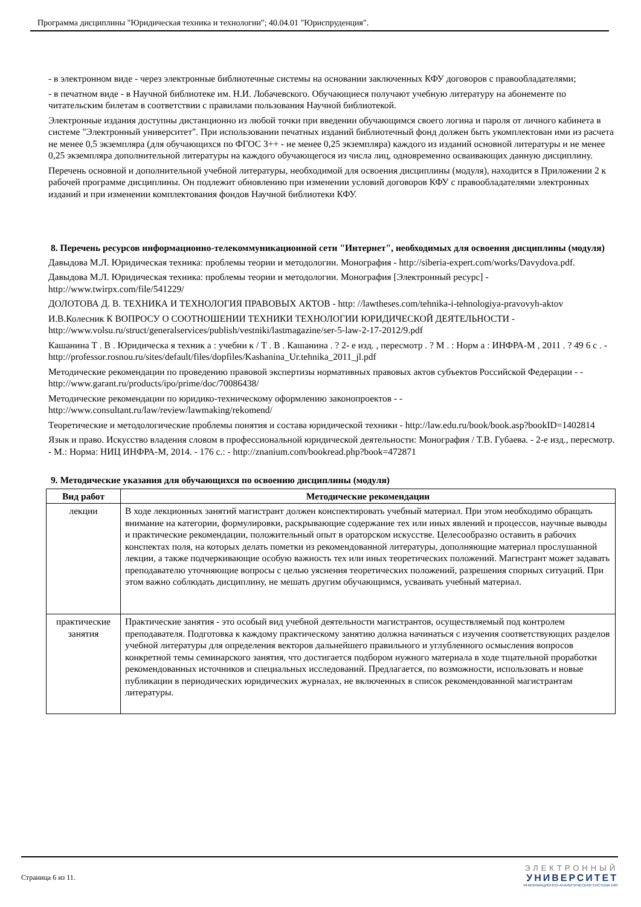Программа дисциплины "Юридическая техника и технологии"; 40.04.01 "Юриспруденция".
- в электронном виде - через электронные библиотечные системы на основании заключенных КФУ договоров с правообладателями;
- в печатном виде - в Научной библиотеке им. Н.И. Лобачевского. Обучающиеся получают учебную литературу на абонементе по читательским билетам в соответствии с правилами пользования Научной библиотекой.
Электронные издания доступны дистанционно из любой точки при введении обучающимся своего логина и пароля от личного кабинета в системе "Электронный университет". При использовании печатных изданий библиотечный фонд должен быть укомплектован ими из расчета не менее 0,5 экземпляра (для обучающихся по ФГОС 3++ - не менее 0,25 экземпляра) каждого из изданий основной литературы и не менее 0,25 экземпляра дополнительной литературы на каждого обучающегося из числа лиц, одновременно осваивающих данную дисциплину.
Перечень основной и дополнительной учебной литературы, необходимой для освоения дисциплины (модуля), находится в Приложении 2 к рабочей программе дисциплины. Он подлежит обновлению при изменении условий договоров КФУ с правообладателями электронных изданий и при изменении комплектования фондов Научной библиотеки КФУ.
8. Перечень ресурсов информационно-телекоммуникационной сети "Интернет", необходимых для освоения дисциплины (модуля)
Давыдова М.Л. Юридическая техника: проблемы теории и методологии. Монография - http://siberia-expert.com/works/Davydova.pdf.
Давыдова М.Л. Юридическая техника: проблемы теории и методологии. Монография [Электронный ресурс] - http://www.twirpx.com/file/541229/
ДОЛОТОВА Д. В. ТЕХНИКА И ТЕХНОЛОГИЯ ПРАВОВЫХ АКТОВ - http: //lawtheses.com/tehnika-i-tehnologiya-pravovyh-aktov
И.В.Колесник К ВОПРОСУ О СООТНОШЕНИИ ТЕХНИКИ ТЕХНОЛОГИИ ЮРИДИЧЕСКОЙ ДЕЯТЕЛЬНОСТИ - http://www.volsu.ru/struct/generalservices/publish/vestniki/lastmagazine/ser-5-law-2-17-2012/9.pdf
Кашанина Т . В . Юридическа я техник а : учебни к / Т . В . Кашанина . ? 2- е изд. , пересмотр . ? М . : Норм а : ИНФРА-М , 2011 . ? 49 6 с . - http://professor.rosnou.ru/sites/default/files/dopfiles/Kashanina_Ur.tehnika_2011_jl.pdf
Методические рекомендации по проведению правовой экспертизы нормативных правовых актов субъектов Российской Федерации - - http://www.garant.ru/products/ipo/prime/doc/70086438/
Методические рекомендации по юридико-техническому оформлению законопроектов - - http://www.consultant.ru/law/review/lawmaking/rekomend/
Теоретические и методологические проблемы понятия и состава юридической техники - http://law.edu.ru/book/book.asp?bookID=1402814
Язык и право. Искусство владения словом в профессиональной юридической деятельности: Монография / Т.В. Губаева. - 2-е изд., пересмотр. - М.: Норма: НИЦ ИНФРА-М, 2014. - 176 с.: - http://znanium.com/bookread.php?book=472871
9. Методические указания для обучающихся по освоению дисциплины (модуля)
| Вид работ | Методические рекомендации |
| --- | --- |
| лекции | В ходе лекционных занятий магистрант должен конспектировать учебный материал. При этом необходимо обращать внимание на категории, формулировки, раскрывающие содержание тех или иных явлений и процессов, научные выводы и практические рекомендации, положительный опыт в ораторском искусстве. Целесообразно оставить в рабочих конспектах поля, на которых делать пометки из рекомендованной литературы, дополняющие материал прослушанной лекции, а также подчеркивающие особую важность тех или иных теоретических положений. Магистрант может задавать преподавателю уточняющие вопросы с целью уяснения теоретических положений, разрешения спорных ситуаций. При этом важно соблюдать дисциплину, не мешать другим обучающимся, усваивать учебный материал. |
| практические занятия | Практические занятия - это особый вид учебной деятельности магистрантов, осуществляемый под контролем преподавателя. Подготовка к каждому практическому занятию должна начинаться с изучения соответствующих разделов учебной литературы для определения векторов дальнейшего правильного и углубленного осмысления вопросов конкретной темы семинарского занятия, что достигается подбором нужного материала в ходе тщательной проработки рекомендованных источников и специальных исследований. Предлагается, по возможности, использовать и новые публикации в периодических юридических журналах, не включенных в список рекомендованной магистрантам литературы. |
Страница 6 из 11.
ЭЛЕКТРОННЫЙ
УНИВЕРСИТЕТ
ИНФОРМАЦИОННО-АНАЛИТИЧЕСКАЯ СИСТЕМА КФУ